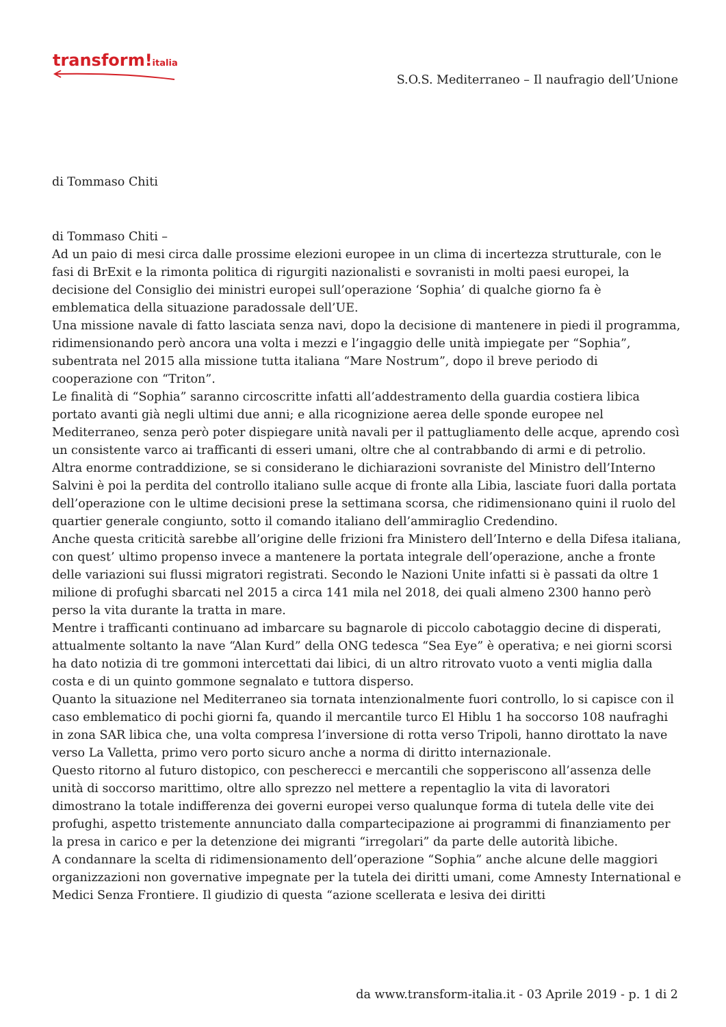transform!italia
S.O.S. Mediterraneo – Il naufragio dell’Unione
di Tommaso Chiti
di Tommaso Chiti –
Ad un paio di mesi circa dalle prossime elezioni europee in un clima di incertezza strutturale, con le fasi di BrExit e la rimonta politica di rigurgiti nazionalisti e sovranisti in molti paesi europei, la decisione del Consiglio dei ministri europei sull’operazione ‘Sophia’ di qualche giorno fa è emblematica della situazione paradossale dell’UE.
Una missione navale di fatto lasciata senza navi, dopo la decisione di mantenere in piedi il programma, ridimensionando però ancora una volta i mezzi e l’ingaggio delle unità impiegate per “Sophia”, subentrata nel 2015 alla missione tutta italiana “Mare Nostrum”, dopo il breve periodo di cooperazione con “Triton”.
Le finalità di “Sophia” saranno circoscritte infatti all’addestramento della guardia costiera libica portato avanti già negli ultimi due anni; e alla ricognizione aerea delle sponde europee nel Mediterraneo, senza però poter dispiegare unità navali per il pattugliamento delle acque, aprendo così un consistente varco ai trafficanti di esseri umani, oltre che al contrabbando di armi e di petrolio.
Altra enorme contraddizione, se si considerano le dichiarazioni sovraniste del Ministro dell’Interno Salvini è poi la perdita del controllo italiano sulle acque di fronte alla Libia, lasciate fuori dalla portata dell’operazione con le ultime decisioni prese la settimana scorsa, che ridimensionano quini il ruolo del quartier generale congiunto, sotto il comando italiano dell’ammiraglio Credendino.
Anche questa criticità sarebbe all’origine delle frizioni fra Ministero dell’Interno e della Difesa italiana, con quest’ ultimo propenso invece a mantenere la portata integrale dell’operazione, anche a fronte delle variazioni sui flussi migratori registrati. Secondo le Nazioni Unite infatti si è passati da oltre 1 milione di profughi sbarcati nel 2015 a circa 141 mila nel 2018, dei quali almeno 2300 hanno però perso la vita durante la tratta in mare.
Mentre i trafficanti continuano ad imbarcare su bagnarole di piccolo cabotaggio decine di disperati, attualmente soltanto la nave “Alan Kurd” della ONG tedesca “Sea Eye” è operativa; e nei giorni scorsi ha dato notizia di tre gommoni intercettati dai libici, di un altro ritrovato vuoto a venti miglia dalla costa e di un quinto gommone segnalato e tuttora disperso.
Quanto la situazione nel Mediterraneo sia tornata intenzionalmente fuori controllo, lo si capisce con il caso emblematico di pochi giorni fa, quando il mercantile turco El Hiblu 1 ha soccorso 108 naufraghi in zona SAR libica che, una volta compresa l’inversione di rotta verso Tripoli, hanno dirottato la nave verso La Valletta, primo vero porto sicuro anche a norma di diritto internazionale.
Questo ritorno al futuro distopico, con pescherecci e mercantili che sopperiscono all’assenza delle unità di soccorso marittimo, oltre allo sprezzo nel mettere a repentaglio la vita di lavoratori dimostrano la totale indifferenza dei governi europei verso qualunque forma di tutela delle vite dei profughi, aspetto tristemente annunciato dalla compartecipazione ai programmi di finanziamento per la presa in carico e per la detenzione dei migranti “irregolari” da parte delle autorità libiche.
A condannare la scelta di ridimensionamento dell’operazione “Sophia” anche alcune delle maggiori organizzazioni non governative impegnate per la tutela dei diritti umani, come Amnesty International e Medici Senza Frontiere. Il giudizio di questa “azione scellerata e lesiva dei diritti
da www.transform-italia.it - 03 Aprile 2019 - p. 1 di 2